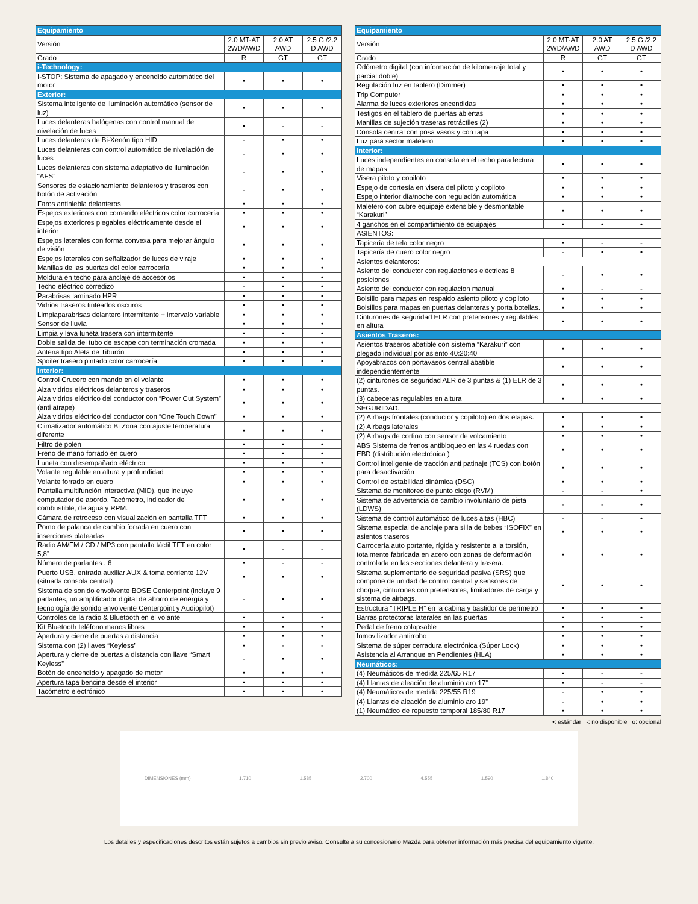| Equipamiento | | | |
| Versión | 2.0 MT-AT 2WD/AWD | 2.0 AT AWD | 2.5 G /2.2 D AWD |
| Grado | R | GT | GT |
| i-Technology: | | | |
| I-STOP: Sistema de apagado y encendido automático del motor | • | • | • |
| Exterior: | | | |
| Sistema inteligente de iluminación automático (sensor de luz) | • | • | • |
| Luces delanteras halógenas con control manual de nivelación de luces | • | - | - |
| Luces delanteras de Bi-Xenón tipo HID | - | • | • |
| Luces delanteras con control automático de nivelación de luces | - | • | • |
| Luces delanteras con sistema adaptativo de iluminación “AFS” | - | • | • |
| Sensores de estacionamiento delanteros y traseros con botón de activación | - | • | • |
| Faros antiniebla delanteros | • | • | • |
| Espejos exteriores con comando eléctricos color carrocería | • | • | • |
| Espejos exteriores plegables eléctricamente desde el interior | • | • | • |
| Espejos laterales con forma convexa para mejorar ángulo de visión | • | • | • |
| Espejos laterales con señalizador de luces de viraje | • | • | • |
| Manillas de las puertas del color carrocería | • | • | • |
| Moldura en techo para anclaje de accesorios | • | • | • |
| Techo eléctrico corredizo | - | • | • |
| Parabrisas laminado HPR | • | • | • |
| Vidrios traseros tinteados oscuros | • | • | • |
| Limpiaparabrisas delantero intermitente + intervalo variable | • | • | • |
| Sensor de lluvia | • | • | • |
| Limpia y lava luneta trasera con intermitente | • | • | • |
| Doble salida del tubo de escape con terminación cromada | • | • | • |
| Antena tipo Aleta de Tiburón | • | • | • |
| Spoiler trasero pintado color carrocería | • | • | • |
| Interior: | | | |
| Control Crucero con mando en el volante | • | • | • |
| Alza vidrios eléctricos delanteros y traseros | • | • | • |
| Alza vidrios eléctrico del conductor con “Power Cut System” (anti atrape) | • | • | • |
| Alza vidrios eléctrico del conductor con “One Touch Down” | • | • | • |
| Climatizador automático Bi Zona con ajuste temperatura diferente | • | • | • |
| Filtro de polen | • | • | • |
| Freno de mano forrado en cuero | • | • | • |
| Luneta con desempañado eléctrico | • | • | • |
| Volante regulable en altura y profundidad | • | • | • |
| Volante forrado en cuero | • | • | • |
| Pantalla multifunción interactiva (MID), que incluye computador de abordo, Tacómetro, indicador de combustible, de agua y RPM. | • | • | • |
| Cámara de retroceso con visualización en pantalla TFT | • | • | • |
| Pomo de palanca de cambio forrada en cuero con inserciones plateadas | • | • | • |
| Radio AM/FM / CD / MP3 con pantalla táctil TFT en color 5,8” | • | - | - |
| Número de parlantes : 6 | • | - | - |
| Puerto USB, entrada auxiliar AUX & toma corriente 12V (situada consola central) | • | • | • |
| Sistema de sonido envolvente BOSE Centerpoint (incluye 9 parlantes, un amplificador digital de ahorro de energía y tecnología de sonido envolvente Centerpoint y Audiopilot) | - | • | • |
| Controles de la radio & Bluetooth en el volante | • | • | • |
| Kit Bluetooth teléfono manos libres | • | • | • |
| Apertura y cierre de puertas a distancia | • | • | • |
| Sistema con (2) llaves “Keyless” | • | - | - |
| Apertura y cierre de puertas a distancia con llave “Smart Keyless” | - | • | • |
| Botón de encendido y apagado de motor | • | • | • |
| Apertura tapa bencina desde el interior | • | • | • |
| Tacómetro electrónico | • | • | • |
| Equipamiento | | | |
| Versión | 2.0 MT-AT 2WD/AWD | 2.0 AT AWD | 2.5 G /2.2 D AWD |
| Grado | R | GT | GT |
| Odómetro digital (con información de kilometraje total y parcial doble) | • | • | • |
| Regulación luz en tablero (Dimmer) | • | • | • |
| Trip Computer | • | • | • |
| Alarma de luces exteriores encendidas | • | • | • |
| Testigos en el tablero de puertas abiertas | • | • | • |
| Manillas de sujeción traseras retráctiles (2) | • | • | • |
| Consola central con posa vasos y con tapa | • | • | • |
| Luz para sector maletero | • | • | • |
| Interior: | | | |
| Luces independientes en consola en el techo para lectura de mapas | • | • | • |
| Visera piloto y copiloto | • | • | • |
| Espejo de cortesía en visera del piloto y copiloto | • | • | • |
| Espejo interior día/noche con regulación automática | • | • | • |
| Maletero con cubre equipaje extensible y desmontable “Karakuri” | • | • | • |
| 4 ganchos en el compartimiento de equipajes | • | • | • |
| ASIENTOS: | | | |
| Tapicería de tela color negro | • | - | - |
| Tapicería de cuero color negro | - | • | • |
| Asientos delanteros: | | | |
| Asiento del conductor con regulaciones eléctricas 8 posiciones | - | • | • |
| Asiento del conductor con regulacion manual | • | - | - |
| Bolsillo para mapas en respaldo asiento piloto y copiloto | • | • | • |
| Bolsillos para mapas en puertas delanteras y porta botellas. | • | • | • |
| Cinturones de seguridad ELR con pretensores y regulables en altura | • | • | • |
| Asientos Traseros: | | | |
| Asientos traseros abatible con sistema “Karakuri” con plegado individual por asiento 40:20:40 | • | • | • |
| Apoyabrazos con portavasos central abatible independientemente | • | • | • |
| (2) cinturones de seguridad ALR de 3 puntas & (1) ELR de 3 puntas. | • | • | • |
| (3) cabeceras regulables en altura | • | • | • |
| SEGURIDAD: | | | |
| (2) Airbags frontales (conductor y copiloto) en dos etapas. | • | • | • |
| (2) Airbags laterales | • | • | • |
| (2) Airbags de cortina con sensor de volcamiento | • | • | • |
| ABS Sistema de frenos antibloqueo en las 4 ruedas con EBD (distribución electrónica ) | • | • | • |
| Control inteligente de tracción anti patinaje (TCS) con botón para desactivación | • | • | • |
| Control de estabilidad dinámica (DSC) | • | • | • |
| Sistema de monitoreo de punto ciego (RVM) | - | - | • |
| Sistema de advertencia de cambio involuntario de pista (LDWS) | - | - | • |
| Sistema de control automático de luces altas (HBC) | - | - | • |
| Sistema especial de anclaje para silla de bebes “ISOFIX” en asientos traseros | • | • | • |
| Carrocería auto portante, rígida y resistente a la torsión, totalmente fabricada en acero con zonas de deformación controlada en las secciones delantera y trasera. | • | • | • |
| Sistema suplementario de seguridad pasiva (SRS) que compone de unidad de control central y sensores de choque, cinturones con pretensores, limitadores de carga y sistema de airbags. | • | • | • |
| Estructura “TRIPLE H” en la cabina y bastidor de perímetro | • | • | • |
| Barras protectoras laterales en las puertas | • | • | • |
| Pedal de freno colapsable | • | • | • |
| Inmovilizador antirrobo | • | • | • |
| Sistema de súper cerradura electrónica (Súper Lock) | • | • | • |
| Asistencia al Arranque en Pendientes (HLA) | • | • | • |
| Neumáticos: | | | |
| (4) Neumáticos de medida 225/65 R17 | • | - | - |
| (4) Llantas de aleación de aluminio aro 17” | • | - | - |
| (4) Neumáticos de medida 225/55 R19 | - | • | • |
| (4) Llantas de aleación de aluminio aro 19” | - | • | • |
| (1) Neumático de repuesto temporal 185/80 R17 | • | • | • |
•: estándar -: no disponible o: opcional
DIMENSIONES (mm) 1.710 1.585 2.700 4.555 1.590 1.840
Los detalles y especificaciones descritos están sujetos a cambios sin previo aviso. Consulte a su concesionario Mazda para obtener información más precisa del equipamiento vigente.